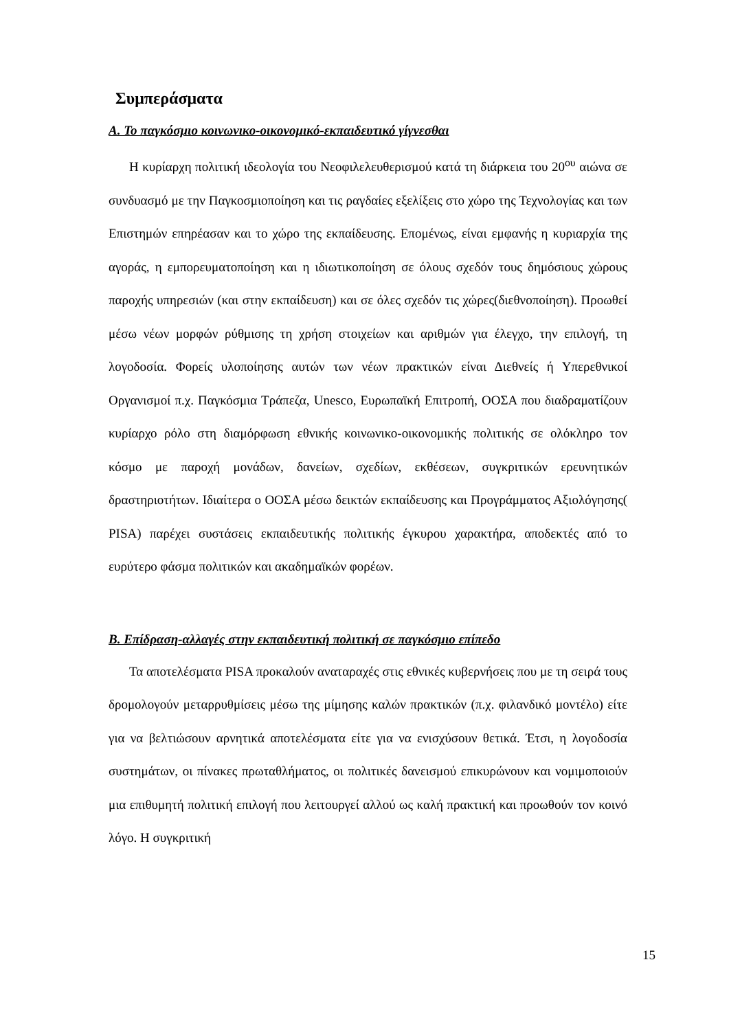Συμπεράσματα
Α. Το παγκόσμιο κοινωνικο-οικονομικό-εκπαιδευτικό γίγνεσθαι
Η κυρίαρχη πολιτική ιδεολογία του Νεοφιλελευθερισμού κατά τη διάρκεια του 20<sup>ου</sup> αιώνα σε συνδυασμό με την Παγκοσμιοποίηση και τις ραγδαίες εξελίξεις στο χώρο της Τεχνολογίας και των Επιστημών επηρέασαν και το χώρο της εκπαίδευσης. Επομένως, είναι εμφανής η κυριαρχία της αγοράς, η εμπορευματοποίηση και η ιδιωτικοποίηση σε όλους σχεδόν τους δημόσιους χώρους παροχής υπηρεσιών (και στην εκπαίδευση) και σε όλες σχεδόν τις χώρες(διεθνοποίηση). Προωθεί μέσω νέων μορφών ρύθμισης τη χρήση στοιχείων και αριθμών για έλεγχο, την επιλογή, τη λογοδοσία. Φορείς υλοποίησης αυτών των νέων πρακτικών είναι Διεθνείς ή Υπερεθνικοί Οργανισμοί π.χ. Παγκόσμια Τράπεζα, Unesco, Ευρωπαϊκή Επιτροπή, ΟΟΣΑ που διαδραματίζουν κυρίαρχο ρόλο στη διαμόρφωση εθνικής κοινωνικο-οικονομικής πολιτικής σε ολόκληρο τον κόσμο με παροχή μονάδων, δανείων, σχεδίων, εκθέσεων, συγκριτικών ερευνητικών δραστηριοτήτων. Ιδιαίτερα ο ΟΟΣΑ μέσω δεικτών εκπαίδευσης και Προγράμματος Αξιολόγησης( PISA) παρέχει συστάσεις εκπαιδευτικής πολιτικής έγκυρου χαρακτήρα, αποδεκτές από το ευρύτερο φάσμα πολιτικών και ακαδημαϊκών φορέων.
Β. Επίδραση-αλλαγές στην εκπαιδευτική πολιτική σε παγκόσμιο επίπεδο
Τα αποτελέσματα PISA προκαλούν αναταραχές στις εθνικές κυβερνήσεις που με τη σειρά τους δρομολογούν μεταρρυθμίσεις μέσω της μίμησης καλών πρακτικών (π.χ. φιλανδικό μοντέλο) είτε για να βελτιώσουν αρνητικά αποτελέσματα είτε για να ενισχύσουν θετικά. Έτσι, η λογοδοσία συστημάτων, οι πίνακες πρωταθλήματος, οι πολιτικές δανεισμού επικυρώνουν και νομιμοποιούν μια επιθυμητή πολιτική επιλογή που λειτουργεί αλλού ως καλή πρακτική και προωθούν τον κοινό λόγο. Η συγκριτική
15